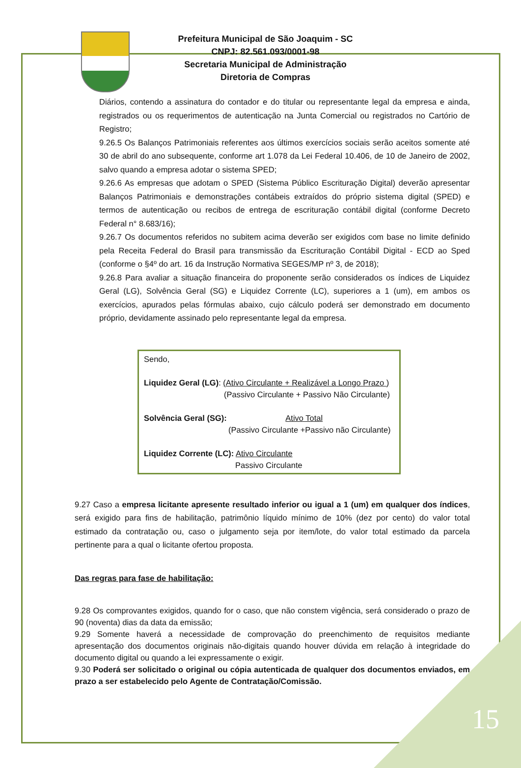Prefeitura Municipal de São Joaquim - SC
CNPJ: 82.561.093/0001-98
Secretaria Municipal de Administração
Diretoria de Compras
Diários, contendo a assinatura do contador e do titular ou representante legal da empresa e ainda, registrados ou os requerimentos de autenticação na Junta Comercial ou registrados no Cartório de Registro;
9.26.5 Os Balanços Patrimoniais referentes aos últimos exercícios sociais serão aceitos somente até 30 de abril do ano subsequente, conforme art 1.078 da Lei Federal 10.406, de 10 de Janeiro de 2002, salvo quando a empresa adotar o sistema SPED;
9.26.6 As empresas que adotam o SPED (Sistema Público Escrituração Digital) deverão apresentar Balanços Patrimoniais e demonstrações contábeis extraídos do próprio sistema digital (SPED) e termos de autenticação ou recibos de entrega de escrituração contábil digital (conforme Decreto Federal n° 8.683/16);
9.26.7 Os documentos referidos no subitem acima deverão ser exigidos com base no limite definido pela Receita Federal do Brasil para transmissão da Escrituração Contábil Digital - ECD ao Sped (conforme o §4º do art. 16 da Instrução Normativa SEGES/MP nº 3, de 2018);
9.26.8 Para avaliar a situação financeira do proponente serão considerados os índices de Liquidez Geral (LG), Solvência Geral (SG) e Liquidez Corrente (LC), superiores a 1 (um), em ambos os exercícios, apurados pelas fórmulas abaixo, cujo cálculo poderá ser demonstrado em documento próprio, devidamente assinado pelo representante legal da empresa.
Sendo,
Liquidez Geral (LG): (Ativo Circulante + Realizável a Longo Prazo )
(Passivo Circulante + Passivo Não Circulante)
Solvência Geral (SG): Ativo Total
(Passivo Circulante +Passivo não Circulante)
Liquidez Corrente (LC): Ativo Circulante
Passivo Circulante
9.27 Caso a empresa licitante apresente resultado inferior ou igual a 1 (um) em qualquer dos índices, será exigido para fins de habilitação, patrimônio líquido mínimo de 10% (dez por cento) do valor total estimado da contratação ou, caso o julgamento seja por item/lote, do valor total estimado da parcela pertinente para a qual o licitante ofertou proposta.
Das regras para fase de habilitação:
9.28 Os comprovantes exigidos, quando for o caso, que não constem vigência, será considerado o prazo de 90 (noventa) dias da data da emissão;
9.29 Somente haverá a necessidade de comprovação do preenchimento de requisitos mediante apresentação dos documentos originais não-digitais quando houver dúvida em relação à integridade do documento digital ou quando a lei expressamente o exigir.
9.30 Poderá ser solicitado o original ou cópia autenticada de qualquer dos documentos enviados, em prazo a ser estabelecido pelo Agente de Contratação/Comissão.
15